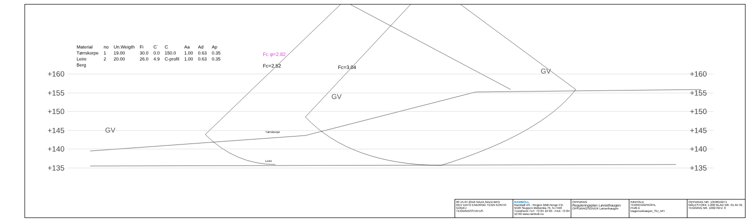| Material | no | Un.Weigth | Fi | C` | C | Aa | Ad | Ap |
| --- | --- | --- | --- | --- | --- | --- | --- | --- |
| Tørrskorpe | 1 | 19.00 | 30.0 | 0.0 | 150.0 | 1.00 | 0.63 | 0.35 |
| Leire | 2 | 20.00 | 26.0 | 4.9 | C-profil | 1.00 | 0.63 | 0.35 |
| Berg | | | | | | | | |
+160
+155
+150
+145
+140
+135
+160
+155
+150
+145
+140
+135
Fc=2.52
Fc φ=2.82
Fc=3.04
GV
GV
GV
Tørrskorpe
Leire
00 15.07.2016 NAZA NAZA BKN
REV DATO ENDRING TEGN KONTR GODKJ
TEGNINGSSTATUS
RAMBOLL
Rambøll AS - Region Midt-Norge P.b. 9420 Sluppen Mellomila 79, N-7493 Trondheim TLF: 73 84 10 00 - FAX: 73 84 10 60 www.ramboll.no
OPPDRAG
Reguleringsplan Løvsethaugen
OPPDRAGSGIVER Løvsethaugen
INNHOLD
TERRENGPROFIL
Profil A
Dagenssituasjon_SU_AFI
OPPDRAG NR. 1350016271 MÅLESTOKK 1:200 BLAD NR. 01 AV 01
TEGNING NR. 1002 REV. 0